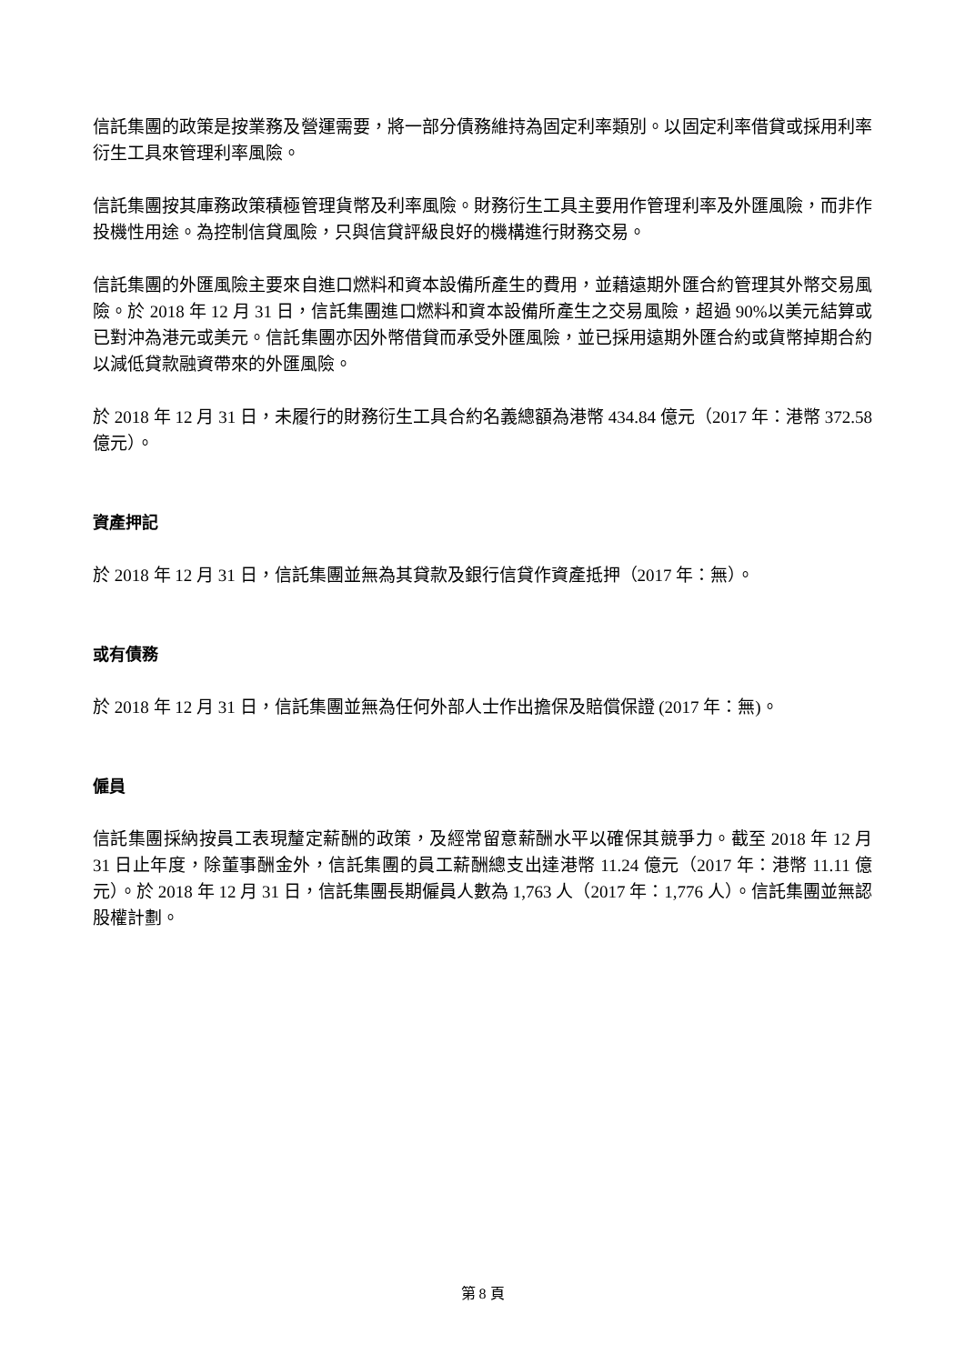信託集團的政策是按業務及營運需要，將一部分債務維持為固定利率類別。以固定利率借貸或採用利率衍生工具來管理利率風險。
信託集團按其庫務政策積極管理貨幣及利率風險。財務衍生工具主要用作管理利率及外匯風險，而非作投機性用途。為控制信貸風險，只與信貸評級良好的機構進行財務交易。
信託集團的外匯風險主要來自進口燃料和資本設備所產生的費用，並藉遠期外匯合約管理其外幣交易風險。於 2018 年 12 月 31 日，信託集團進口燃料和資本設備所產生之交易風險，超過 90%以美元結算或已對沖為港元或美元。信託集團亦因外幣借貸而承受外匯風險，並已採用遠期外匯合約或貨幣掉期合約以減低貸款融資帶來的外匯風險。
於 2018 年 12 月 31 日，未履行的財務衍生工具合約名義總額為港幣 434.84 億元（2017 年：港幣 372.58 億元）。
資產押記
於 2018 年 12 月 31 日，信託集團並無為其貸款及銀行信貸作資產抵押（2017 年：無）。
或有債務
於 2018 年 12 月 31 日，信託集團並無為任何外部人士作出擔保及賠償保證 (2017 年：無)。
僱員
信託集團採納按員工表現釐定薪酬的政策，及經常留意薪酬水平以確保其競爭力。截至 2018 年 12 月 31 日止年度，除董事酬金外，信託集團的員工薪酬總支出達港幣 11.24 億元（2017 年：港幣 11.11 億元）。於 2018 年 12 月 31 日，信託集團長期僱員人數為 1,763 人（2017 年：1,776 人）。信託集團並無認股權計劃。
第 8 頁